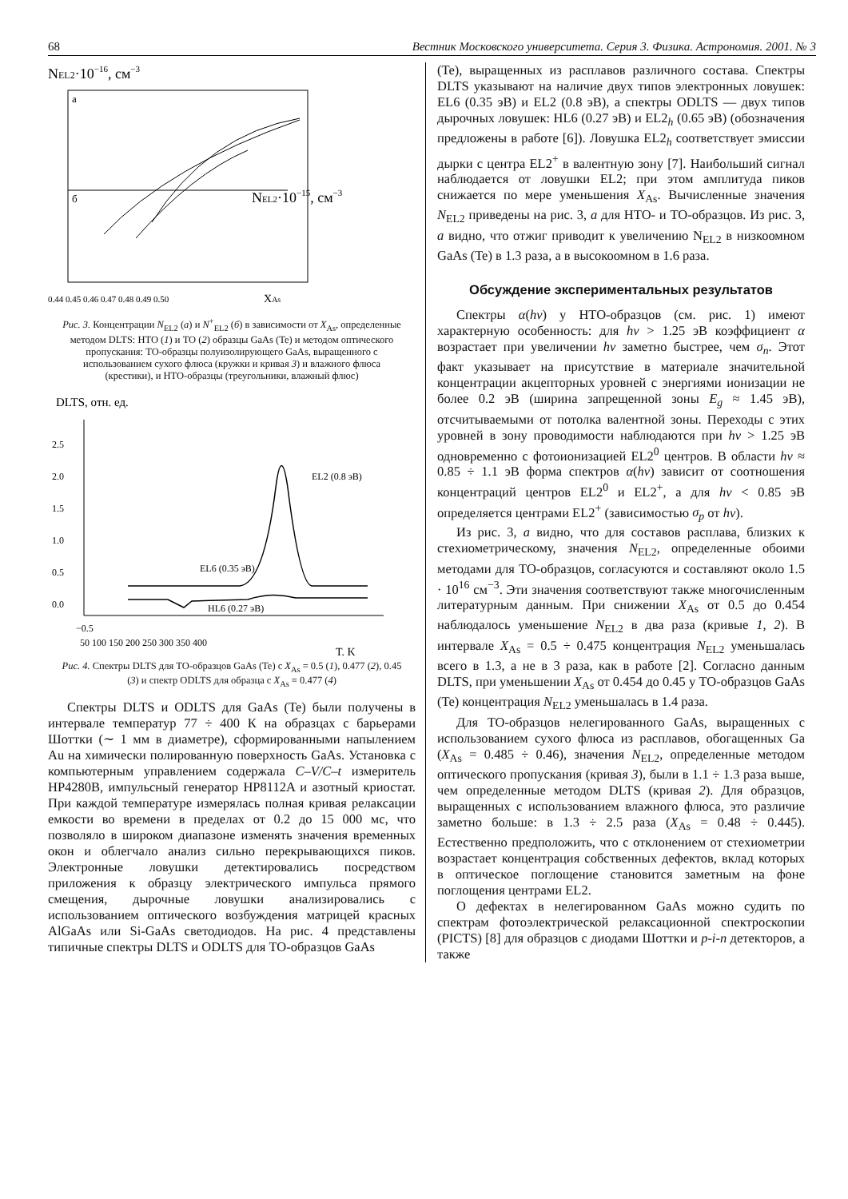68 Вестник Московского университета. Серия 3. Физика. Астрономия. 2001. № 3
NEL2·10−16, см−3
а
б
NEL2·10−15, см−3
0.44 0.45 0.46 0.47 0.48 0.49 0.50
XAs
Рис. 3. Концентрации N<sub>EL2</sub> (а) и N<sup>+</sup><sub>EL2</sub> (б) в зависимости от X<sub>As</sub>, определенные методом DLTS: НТО (1) и ТО (2) образцы GaAs (Te) и методом оптического пропускания: ТО-образцы полуизолирующего GaAs, выращенного с использованием сухого флюса (кружки и кривая 3) и влажного флюса (крестики), и НТО-образцы (треугольники, влажный флюс)
DLTS, отн. ед.
2.5
2.0
1.5
1.0
0.5
0.0
EL2 (0.8 эВ)
EL6 (0.35 эВ)
HL6 (0.27 эВ)
−0.5
50 100 150 200 250 300 350 400
T, K
Рис. 4. Спектры DLTS для ТО-образцов GaAs (Te) с X<sub>As</sub> = 0.5 (1), 0.477 (2), 0.45 (3) и спектр ODLTS для образца с X<sub>As</sub> = 0.477 (4)
Спектры DLTS и ODLTS для GaAs (Te) были получены в интервале температур 77 ÷ 400 К на образцах с барьерами Шоттки (∼ 1 мм в диаметре), сформированными напылением Au на химически полированную поверхность GaAs. Установка с компьютерным управлением содержала C–V/C–t измеритель HP4280B, импульсный генератор HP8112A и азотный криостат. При каждой температуре измерялась полная кривая релаксации емкости во времени в пределах от 0.2 до 15 000 мс, что позволяло в широком диапазоне изменять значения временных окон и облегчало анализ сильно перекрывающихся пиков. Электронные ловушки детектировались посредством приложения к образцу электрического импульса прямого смещения, дырочные ловушки анализировались с использованием оптического возбуждения матрицей красных AlGaAs или Si-GaAs светодиодов. На рис. 4 представлены типичные спектры DLTS и ODLTS для ТО-образцов GaAs
(Te), выращенных из расплавов различного состава. Спектры DLTS указывают на наличие двух типов электронных ловушек: EL6 (0.35 эВ) и EL2 (0.8 эВ), а спектры ODLTS — двух типов дырочных ловушек: HL6 (0.27 эВ) и EL2<sub>h</sub> (0.65 эВ) (обозначения предложены в работе [6]). Ловушка EL2<sub>h</sub> соответствует эмиссии дырки с центра EL2<sup>+</sup> в валентную зону [7]. Наибольший сигнал наблюдается от ловушки EL2; при этом амплитуда пиков снижается по мере уменьшения X<sub>As</sub>. Вычисленные значения N<sub>EL2</sub> приведены на рис. 3, а для НТО- и ТО-образцов. Из рис. 3, а видно, что отжиг приводит к увеличению N<sub>EL2</sub> в низкоомном GaAs (Te) в 1.3 раза, а в высокоомном в 1.6 раза.
Обсуждение экспериментальных результатов
Спектры α(hν) у НТО-образцов (см. рис. 1) имеют характерную особенность: для hν > 1.25 эВ коэффициент α возрастает при увеличении hν заметно быстрее, чем σ<sub>n</sub>. Этот факт указывает на присутствие в материале значительной концентрации акцепторных уровней с энергиями ионизации не более 0.2 эВ (ширина запрещенной зоны E<sub>g</sub> ≈ 1.45 эВ), отсчитываемыми от потолка валентной зоны. Переходы с этих уровней в зону проводимости наблюдаются при hν > 1.25 эВ одновременно с фотоионизацией EL2<sup>0</sup> центров. В области hν ≈ 0.85 ÷ 1.1 эВ форма спектров α(hν) зависит от соотношения концентраций центров EL2<sup>0</sup> и EL2<sup>+</sup>, а для hν < 0.85 эВ определяется центрами EL2<sup>+</sup> (зависимостью σ<sub>p</sub> от hν).
Из рис. 3, а видно, что для составов расплава, близких к стехиометрическому, значения N<sub>EL2</sub>, определенные обоими методами для ТО-образцов, согласуются и составляют около 1.5 · 10<sup>16</sup> см<sup>−3</sup>. Эти значения соответствуют также многочисленным литературным данным. При снижении X<sub>As</sub> от 0.5 до 0.454 наблюдалось уменьшение N<sub>EL2</sub> в два раза (кривые 1, 2). В интервале X<sub>As</sub> = 0.5 ÷ 0.475 концентрация N<sub>EL2</sub> уменьшалась всего в 1.3, а не в 3 раза, как в работе [2]. Согласно данным DLTS, при уменьшении X<sub>As</sub> от 0.454 до 0.45 у ТО-образцов GaAs (Te) концентрация N<sub>EL2</sub> уменьшалась в 1.4 раза.
Для ТО-образцов нелегированного GaAs, выращенных с использованием сухого флюса из расплавов, обогащенных Ga (X<sub>As</sub> = 0.485 ÷ 0.46), значения N<sub>EL2</sub>, определенные методом оптического пропускания (кривая 3), были в 1.1 ÷ 1.3 раза выше, чем определенные методом DLTS (кривая 2). Для образцов, выращенных с использованием влажного флюса, это различие заметно больше: в 1.3 ÷ 2.5 раза (X<sub>As</sub> = 0.48 ÷ 0.445). Естественно предположить, что с отклонением от стехиометрии возрастает концентрация собственных дефектов, вклад которых в оптическое поглощение становится заметным на фоне поглощения центрами EL2.
О дефектах в нелегированном GaAs можно судить по спектрам фотоэлектрической релаксационной спектроскопии (PICTS) [8] для образцов с диодами Шоттки и p-i-n детекторов, а также